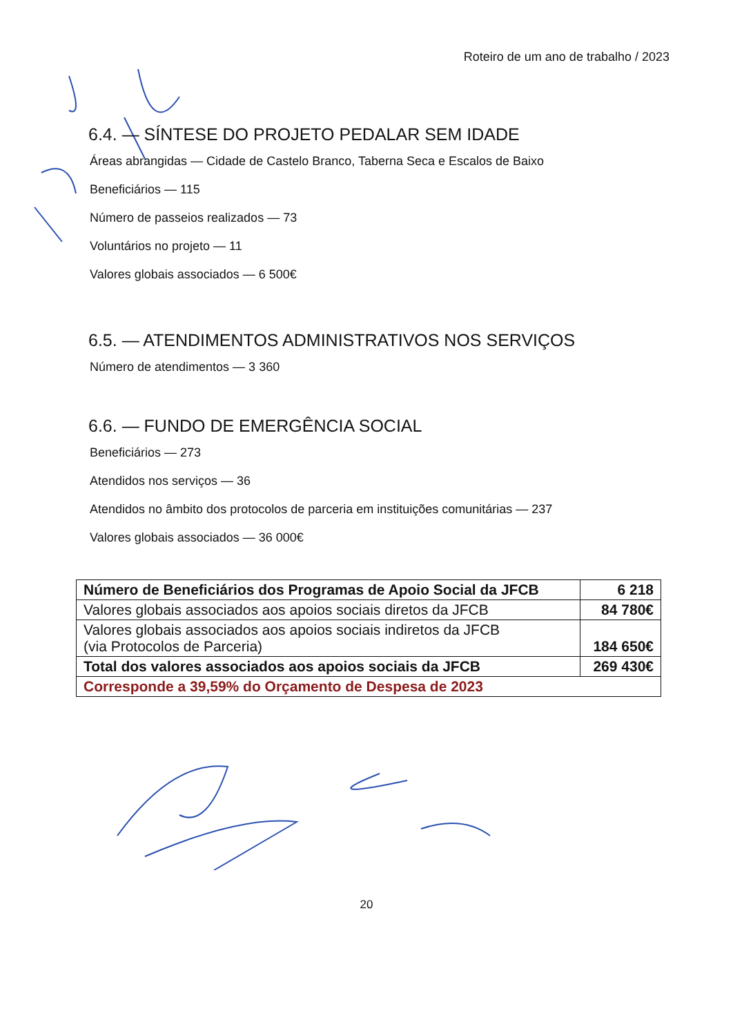Roteiro de um ano de trabalho / 2023
6.4. — SÍNTESE DO PROJETO PEDALAR SEM IDADE
Áreas abrangidas — Cidade de Castelo Branco, Taberna Seca e Escalos de Baixo
Beneficiários — 115
Número de passeios realizados — 73
Voluntários no projeto — 11
Valores globais associados — 6 500€
6.5. — ATENDIMENTOS ADMINISTRATIVOS NOS SERVIÇOS
Número de atendimentos — 3 360
6.6. — FUNDO DE EMERGÊNCIA SOCIAL
Beneficiários — 273
Atendidos nos serviços — 36
Atendidos no âmbito dos protocolos de parceria em instituições comunitárias — 237
Valores globais associados — 36 000€
| Número de Beneficiários dos Programas de Apoio Social da JFCB | 6 218 |
| Valores globais associados aos apoios sociais diretos da JFCB | 84 780€ |
| Valores globais associados aos apoios sociais indiretos da JFCB (via Protocolos de Parceria) | 184 650€ |
| Total dos valores associados aos apoios sociais da JFCB | 269 430€ |
| Corresponde a 39,59% do Orçamento de Despesa de 2023 | |
20